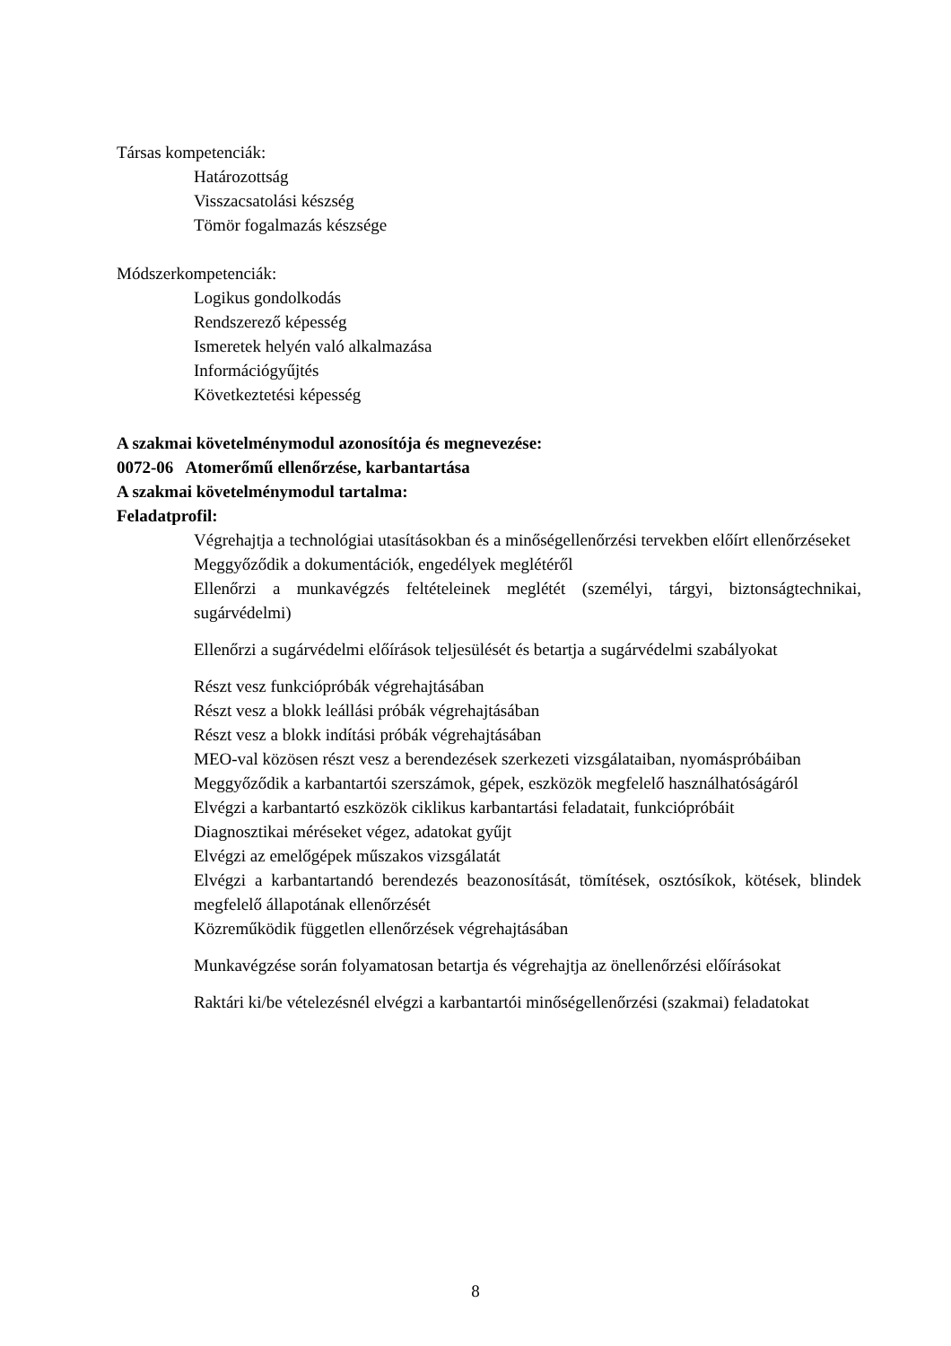Társas kompetenciák:
Határozottság
Visszacsatolási készség
Tömör fogalmazás készsége
Módszerkompetenciák:
Logikus gondolkodás
Rendszerező képesség
Ismeretek helyén való alkalmazása
Információgyűjtés
Következtetési képesség
A szakmai követelménymodul azonosítója és megnevezése:
0072-06 Atomerőmű ellenőrzése, karbantartása
A szakmai követelménymodul tartalma:
Feladatprofil:
Végrehajtja a technológiai utasításokban és a minőségellenőrzési tervekben előírt ellenőrzéseket
Meggyőződik a dokumentációk, engedélyek meglétéről
Ellenőrzi a munkavégzés feltételeinek meglétét (személyi, tárgyi, biztonságtechnikai, sugárvédelmi)
Ellenőrzi a sugárvédelmi előírások teljesülését és betartja a sugárvédelmi szabályokat
Részt vesz funkciópróbák végrehajtásában
Részt vesz a blokk leállási próbák végrehajtásában
Részt vesz a blokk indítási próbák végrehajtásában
MEO-val közösen részt vesz a berendezések szerkezeti vizsgálataiban, nyomáspróbáiban
Meggyőződik a karbantartói szerszámok, gépek, eszközök megfelelő használhatóságáról
Elvégzi a karbantartó eszközök ciklikus karbantartási feladatait, funkciópróbáit
Diagnosztikai méréseket végez, adatokat gyűjt
Elvégzi az emelőgépek műszakos vizsgálatát
Elvégzi a karbantartandó berendezés beazonosítását, tömítések, osztósíkok, kötések, blindek megfelelő állapotának ellenőrzését
Közreműködik független ellenőrzések végrehajtásában
Munkavégzése során folyamatosan betartja és végrehajtja az önellenőrzési előírásokat
Raktári ki/be vételezésnél elvégzi a karbantartói minőségellenőrzési (szakmai) feladatokat
8